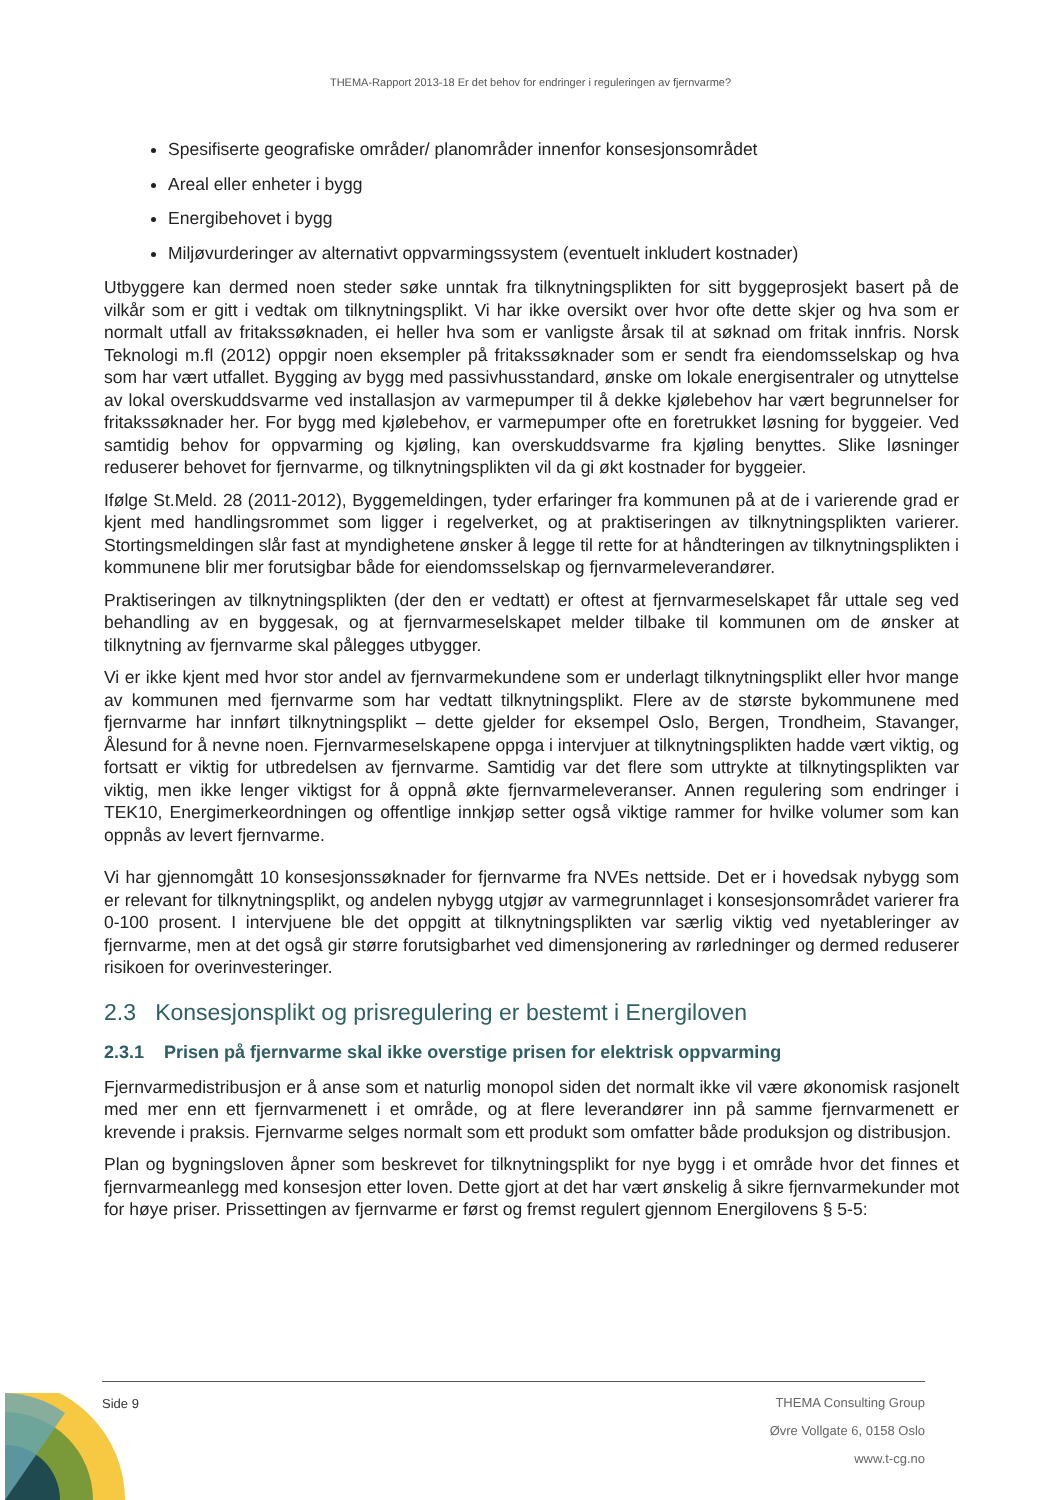THEMA-Rapport 2013-18 Er det behov for endringer i reguleringen av fjernvarme?
Spesifiserte geografiske områder/ planområder innenfor konsesjonsområdet
Areal eller enheter i bygg
Energibehovet i bygg
Miljøvurderinger av alternativt oppvarmingssystem (eventuelt inkludert kostnader)
Utbyggere kan dermed noen steder søke unntak fra tilknytningsplikten for sitt byggeprosjekt basert på de vilkår som er gitt i vedtak om tilknytningsplikt. Vi har ikke oversikt over hvor ofte dette skjer og hva som er normalt utfall av fritakssøknaden, ei heller hva som er vanligste årsak til at søknad om fritak innfris. Norsk Teknologi m.fl (2012) oppgir noen eksempler på fritakssøknader som er sendt fra eiendomsselskap og hva som har vært utfallet. Bygging av bygg med passivhusstandard, ønske om lokale energisentraler og utnyttelse av lokal overskuddsvarme ved installasjon av varmepumper til å dekke kjølebehov har vært begrunnelser for fritakssøknader her. For bygg med kjølebehov, er varmepumper ofte en foretrukket løsning for byggeier. Ved samtidig behov for oppvarming og kjøling, kan overskuddsvarme fra kjøling benyttes. Slike løsninger reduserer behovet for fjernvarme, og tilknytningsplikten vil da gi økt kostnader for byggeier.
Ifølge St.Meld. 28 (2011-2012), Byggemeldingen, tyder erfaringer fra kommunen på at de i varierende grad er kjent med handlingsrommet som ligger i regelverket, og at praktiseringen av tilknytningsplikten varierer. Stortingsmeldingen slår fast at myndighetene ønsker å legge til rette for at håndteringen av tilknytningsplikten i kommunene blir mer forutsigbar både for eiendomsselskap og fjernvarmeleverandører.
Praktiseringen av tilknytningsplikten (der den er vedtatt) er oftest at fjernvarmeselskapet får uttale seg ved behandling av en byggesak, og at fjernvarmeselskapet melder tilbake til kommunen om de ønsker at tilknytning av fjernvarme skal pålegges utbygger.
Vi er ikke kjent med hvor stor andel av fjernvarmekundene som er underlagt tilknytningsplikt eller hvor mange av kommunen med fjernvarme som har vedtatt tilknytningsplikt. Flere av de største bykommunene med fjernvarme har innført tilknytningsplikt – dette gjelder for eksempel Oslo, Bergen, Trondheim, Stavanger, Ålesund for å nevne noen. Fjernvarmeselskapene oppga i intervjuer at tilknytningsplikten hadde vært viktig, og fortsatt er viktig for utbredelsen av fjernvarme. Samtidig var det flere som uttrykte at tilknytingsplikten var viktig, men ikke lenger viktigst for å oppnå økte fjernvarmeleveranser. Annen regulering som endringer i TEK10, Energimerkeordningen og offentlige innkjøp setter også viktige rammer for hvilke volumer som kan oppnås av levert fjernvarme.
Vi har gjennomgått 10 konsesjonssøknader for fjernvarme fra NVEs nettside. Det er i hovedsak nybygg som er relevant for tilknytningsplikt, og andelen nybygg utgjør av varmegrunnlaget i konsesjonsområdet varierer fra 0-100 prosent. I intervjuene ble det oppgitt at tilknytningsplikten var særlig viktig ved nyetableringer av fjernvarme, men at det også gir større forutsigbarhet ved dimensjonering av rørledninger og dermed reduserer risikoen for overinvesteringer.
2.3 Konsesjonsplikt og prisregulering er bestemt i Energiloven
2.3.1 Prisen på fjernvarme skal ikke overstige prisen for elektrisk oppvarming
Fjernvarmedistribusjon er å anse som et naturlig monopol siden det normalt ikke vil være økonomisk rasjonelt med mer enn ett fjernvarmenett i et område, og at flere leverandører inn på samme fjernvarmenett er krevende i praksis. Fjernvarme selges normalt som ett produkt som omfatter både produksjon og distribusjon.
Plan og bygningsloven åpner som beskrevet for tilknytningsplikt for nye bygg i et område hvor det finnes et fjernvarmeanlegg med konsesjon etter loven. Dette gjort at det har vært ønskelig å sikre fjernvarmekunder mot for høye priser. Prissettingen av fjernvarme er først og fremst regulert gjennom Energilovens § 5-5:
Side 9
THEMA Consulting Group
Øvre Vollgate 6, 0158 Oslo
www.t-cg.no